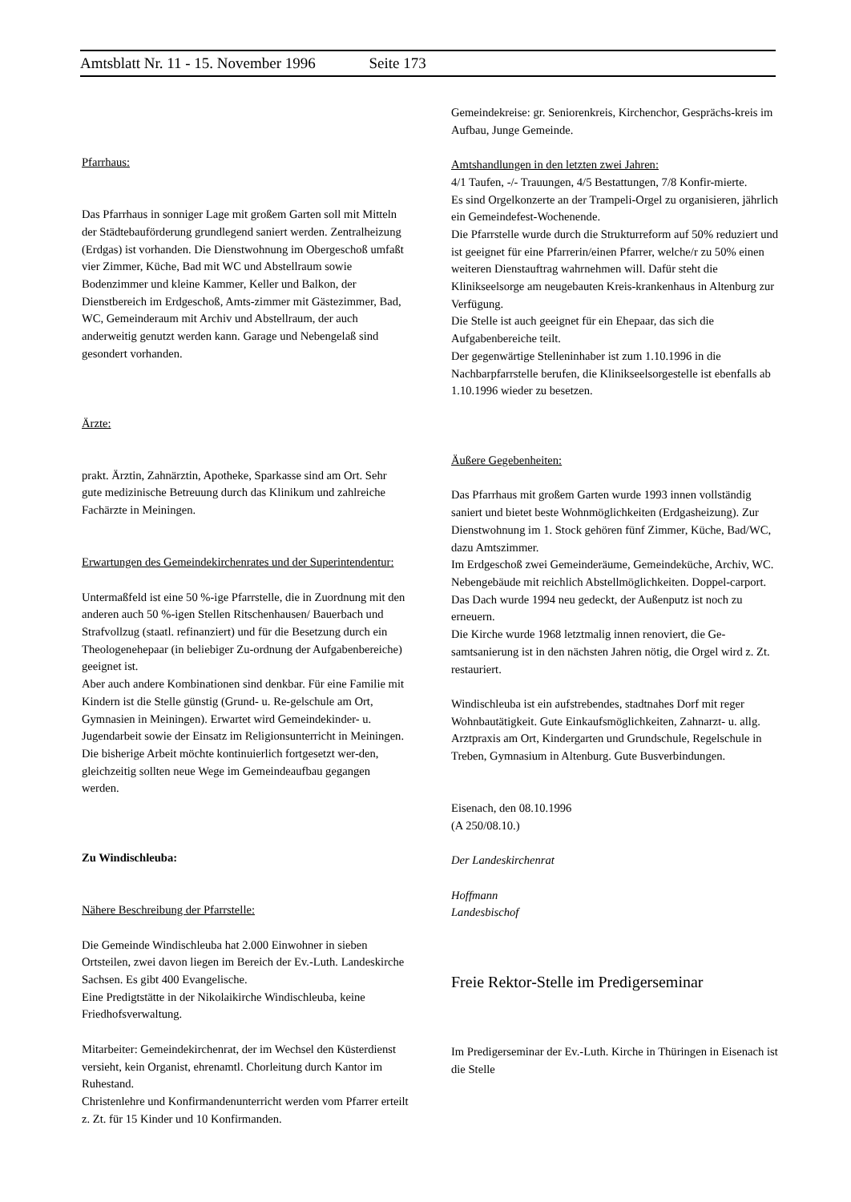Amtsblatt Nr. 11 - 15. November 1996 Seite 173
Pfarrhaus:
Das Pfarrhaus in sonniger Lage mit großem Garten soll mit Mitteln der Städtebauförderung grundlegend saniert werden. Zentralheizung (Erdgas) ist vorhanden. Die Dienstwohnung im Obergeschoß umfaßt vier Zimmer, Küche, Bad mit WC und Abstellraum sowie Bodenzimmer und kleine Kammer, Keller und Balkon, der Dienstbereich im Erdgeschoß, Amts-zimmer mit Gästezimmer, Bad, WC, Gemeinderaum mit Archiv und Abstellraum, der auch anderweitig genutzt werden kann. Garage und Nebengelaß sind gesondert vorhanden.
Ärzte:
prakt. Ärztin, Zahnärztin, Apotheke, Sparkasse sind am Ort. Sehr gute medizinische Betreuung durch das Klinikum und zahlreiche Fachärzte in Meiningen.
Erwartungen des Gemeindekirchenrates und der Superintendentur:
Untermaßfeld ist eine 50 %-ige Pfarrstelle, die in Zuordnung mit den anderen auch 50 %-igen Stellen Ritschenhausen/ Bauerbach und Strafvollzug (staatl. refinanziert) und für die Besetzung durch ein Theologenehepaar (in beliebiger Zu-ordnung der Aufgabenbereiche) geeignet ist.
Aber auch andere Kombinationen sind denkbar. Für eine Familie mit Kindern ist die Stelle günstig (Grund- u. Re-gelschule am Ort, Gymnasien in Meiningen). Erwartet wird Gemeindekinder- u. Jugendarbeit sowie der Einsatz im Religionsunterricht in Meiningen.
Die bisherige Arbeit möchte kontinuierlich fortgesetzt wer-den, gleichzeitig sollten neue Wege im Gemeindeaufbau gegangen werden.
Zu Windischleuba:
Nähere Beschreibung der Pfarrstelle:
Die Gemeinde Windischleuba hat 2.000 Einwohner in sieben Ortsteilen, zwei davon liegen im Bereich der Ev.-Luth. Landeskirche Sachsen. Es gibt 400 Evangelische.
Eine Predigtstätte in der Nikolaikirche Windischleuba, keine Friedhofsverwaltung.
Mitarbeiter: Gemeindekirchenrat, der im Wechsel den Küsterdienst versieht, kein Organist, ehrenamtl. Chorleitung durch Kantor im Ruhestand.
Christenlehre und Konfirmandenunterricht werden vom Pfarrer erteilt z. Zt. für 15 Kinder und 10 Konfirmanden.
Gemeindekreise: gr. Seniorenkreis, Kirchenchor, Gesprächs-kreis im Aufbau, Junge Gemeinde.
Amtshandlungen in den letzten zwei Jahren:
4/1 Taufen, -/- Trauungen, 4/5 Bestattungen, 7/8 Konfir-mierte.
Es sind Orgelkonzerte an der Trampeli-Orgel zu organisieren, jährlich ein Gemeindefest-Wochenende.
Die Pfarrstelle wurde durch die Strukturreform auf 50% reduziert und ist geeignet für eine Pfarrerin/einen Pfarrer, welche/r zu 50% einen weiteren Dienstauftrag wahrnehmen will. Dafür steht die Klinikseelsorge am neugebauten Kreis-krankenhaus in Altenburg zur Verfügung.
Die Stelle ist auch geeignet für ein Ehepaar, das sich die Aufgabenbereiche teilt.
Der gegenwärtige Stelleninhaber ist zum 1.10.1996 in die Nachbarpfarrstelle berufen, die Klinikseelsorgestelle ist ebenfalls ab 1.10.1996 wieder zu besetzen.
Äußere Gegebenheiten:
Das Pfarrhaus mit großem Garten wurde 1993 innen vollständig saniert und bietet beste Wohnmöglichkeiten (Erdgasheizung). Zur Dienstwohnung im 1. Stock gehören fünf Zimmer, Küche, Bad/WC, dazu Amtszimmer.
Im Erdgeschoß zwei Gemeinderäume, Gemeindeküche, Archiv, WC.
Nebengebäude mit reichlich Abstellmöglichkeiten. Doppel-carport.
Das Dach wurde 1994 neu gedeckt, der Außenputz ist noch zu erneuern.
Die Kirche wurde 1968 letztmalig innen renoviert, die Ge-samtsanierung ist in den nächsten Jahren nötig, die Orgel wird z. Zt. restauriert.
Windischleuba ist ein aufstrebendes, stadtnahes Dorf mit reger Wohnbautätigkeit. Gute Einkaufsmöglichkeiten, Zahnarzt- u. allg. Arztpraxis am Ort, Kindergarten und Grundschule, Regelschule in Treben, Gymnasium in Altenburg. Gute Busverbindungen.
Eisenach, den 08.10.1996
(A 250/08.10.)
Der Landeskirchenrat
Hoffmann
Landesbischof
Freie Rektor-Stelle im Predigerseminar
Im Predigerseminar der Ev.-Luth. Kirche in Thüringen in Eisenach ist die Stelle